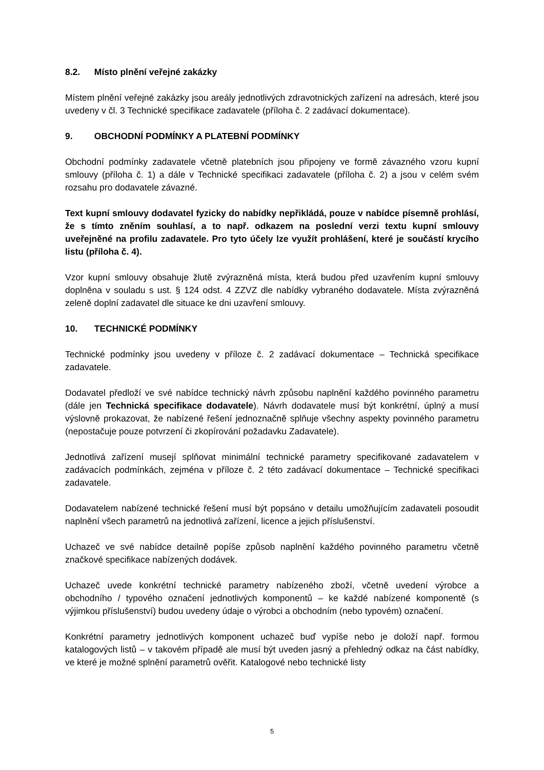8.2. Místo plnění veřejné zakázky
Místem plnění veřejné zakázky jsou areály jednotlivých zdravotnických zařízení na adresách, které jsou uvedeny v čl. 3 Technické specifikace zadavatele (příloha č. 2 zadávací dokumentace).
9. OBCHODNÍ PODMÍNKY A PLATEBNÍ PODMÍNKY
Obchodní podmínky zadavatele včetně platebních jsou připojeny ve formě závazného vzoru kupní smlouvy (příloha č. 1) a dále v Technické specifikaci zadavatele (příloha č. 2) a jsou v celém svém rozsahu pro dodavatele závazné.
Text kupní smlouvy dodavatel fyzicky do nabídky nepřikládá, pouze v nabídce písemně prohlásí, že s tímto zněním souhlasí, a to např. odkazem na poslední verzi textu kupní smlouvy uveřejněné na profilu zadavatele. Pro tyto účely lze využít prohlášení, které je součástí krycího listu (příloha č. 4).
Vzor kupní smlouvy obsahuje žlutě zvýrazněná místa, která budou před uzavřením kupní smlouvy doplněna v souladu s ust. § 124 odst. 4 ZZVZ dle nabídky vybraného dodavatele. Místa zvýrazněná zeleně doplní zadavatel dle situace ke dni uzavření smlouvy.
10. TECHNICKÉ PODMÍNKY
Technické podmínky jsou uvedeny v příloze č. 2 zadávací dokumentace – Technická specifikace zadavatele.
Dodavatel předloží ve své nabídce technický návrh způsobu naplnění každého povinného parametru (dále jen Technická specifikace dodavatele). Návrh dodavatele musí být konkrétní, úplný a musí výslovně prokazovat, že nabízené řešení jednoznačně splňuje všechny aspekty povinného parametru (nepostačuje pouze potvrzení či zkopírování požadavku Zadavatele).
Jednotlivá zařízení musejí splňovat minimální technické parametry specifikované zadavatelem v zadávacích podmínkách, zejména v příloze č. 2 této zadávací dokumentace – Technické specifikaci zadavatele.
Dodavatelem nabízené technické řešení musí být popsáno v detailu umožňujícím zadavateli posoudit naplnění všech parametrů na jednotlivá zařízení, licence a jejich příslušenství.
Uchazeč ve své nabídce detailně popíše způsob naplnění každého povinného parametru včetně značkové specifikace nabízených dodávek.
Uchazeč uvede konkrétní technické parametry nabízeného zboží, včetně uvedení výrobce a obchodního / typového označení jednotlivých komponentů – ke každé nabízené komponentě (s výjimkou příslušenství) budou uvedeny údaje o výrobci a obchodním (nebo typovém) označení.
Konkrétní parametry jednotlivých komponent uchazeč buď vypíše nebo je doloží např. formou katalogových listů – v takovém případě ale musí být uveden jasný a přehledný odkaz na část nabídky, ve které je možné splnění parametrů ověřit. Katalogové nebo technické listy
5